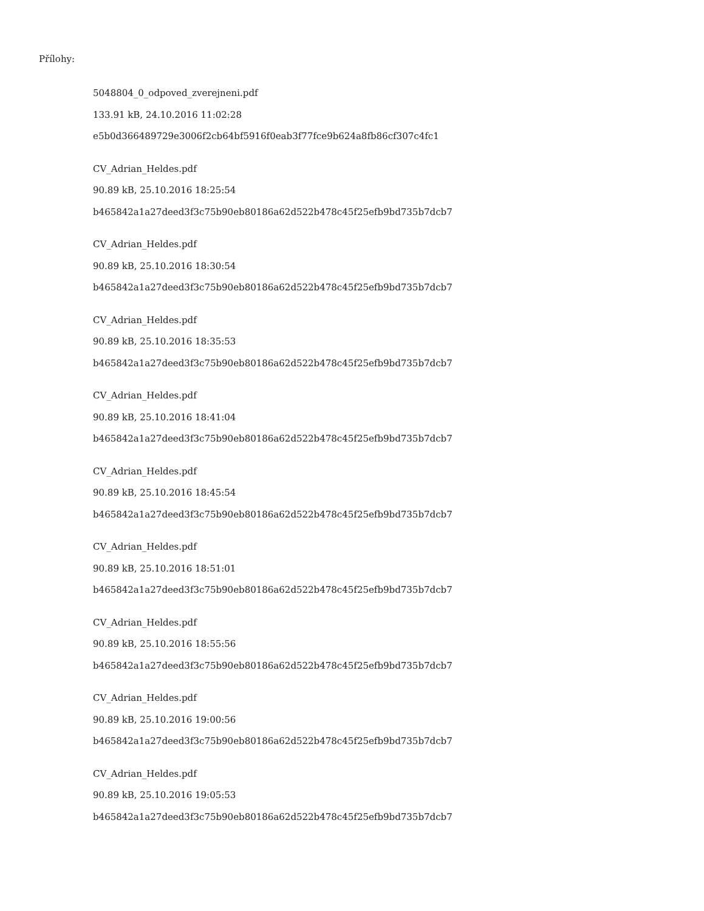Přílohy:
5048804_0_odpoved_zverejneni.pdf
133.91 kB, 24.10.2016 11:02:28
e5b0d366489729e3006f2cb64bf5916f0eab3f77fce9b624a8fb86cf307c4fc1
CV_Adrian_Heldes.pdf
90.89 kB, 25.10.2016 18:25:54
b465842a1a27deed3f3c75b90eb80186a62d522b478c45f25efb9bd735b7dcb7
CV_Adrian_Heldes.pdf
90.89 kB, 25.10.2016 18:30:54
b465842a1a27deed3f3c75b90eb80186a62d522b478c45f25efb9bd735b7dcb7
CV_Adrian_Heldes.pdf
90.89 kB, 25.10.2016 18:35:53
b465842a1a27deed3f3c75b90eb80186a62d522b478c45f25efb9bd735b7dcb7
CV_Adrian_Heldes.pdf
90.89 kB, 25.10.2016 18:41:04
b465842a1a27deed3f3c75b90eb80186a62d522b478c45f25efb9bd735b7dcb7
CV_Adrian_Heldes.pdf
90.89 kB, 25.10.2016 18:45:54
b465842a1a27deed3f3c75b90eb80186a62d522b478c45f25efb9bd735b7dcb7
CV_Adrian_Heldes.pdf
90.89 kB, 25.10.2016 18:51:01
b465842a1a27deed3f3c75b90eb80186a62d522b478c45f25efb9bd735b7dcb7
CV_Adrian_Heldes.pdf
90.89 kB, 25.10.2016 18:55:56
b465842a1a27deed3f3c75b90eb80186a62d522b478c45f25efb9bd735b7dcb7
CV_Adrian_Heldes.pdf
90.89 kB, 25.10.2016 19:00:56
b465842a1a27deed3f3c75b90eb80186a62d522b478c45f25efb9bd735b7dcb7
CV_Adrian_Heldes.pdf
90.89 kB, 25.10.2016 19:05:53
b465842a1a27deed3f3c75b90eb80186a62d522b478c45f25efb9bd735b7dcb7